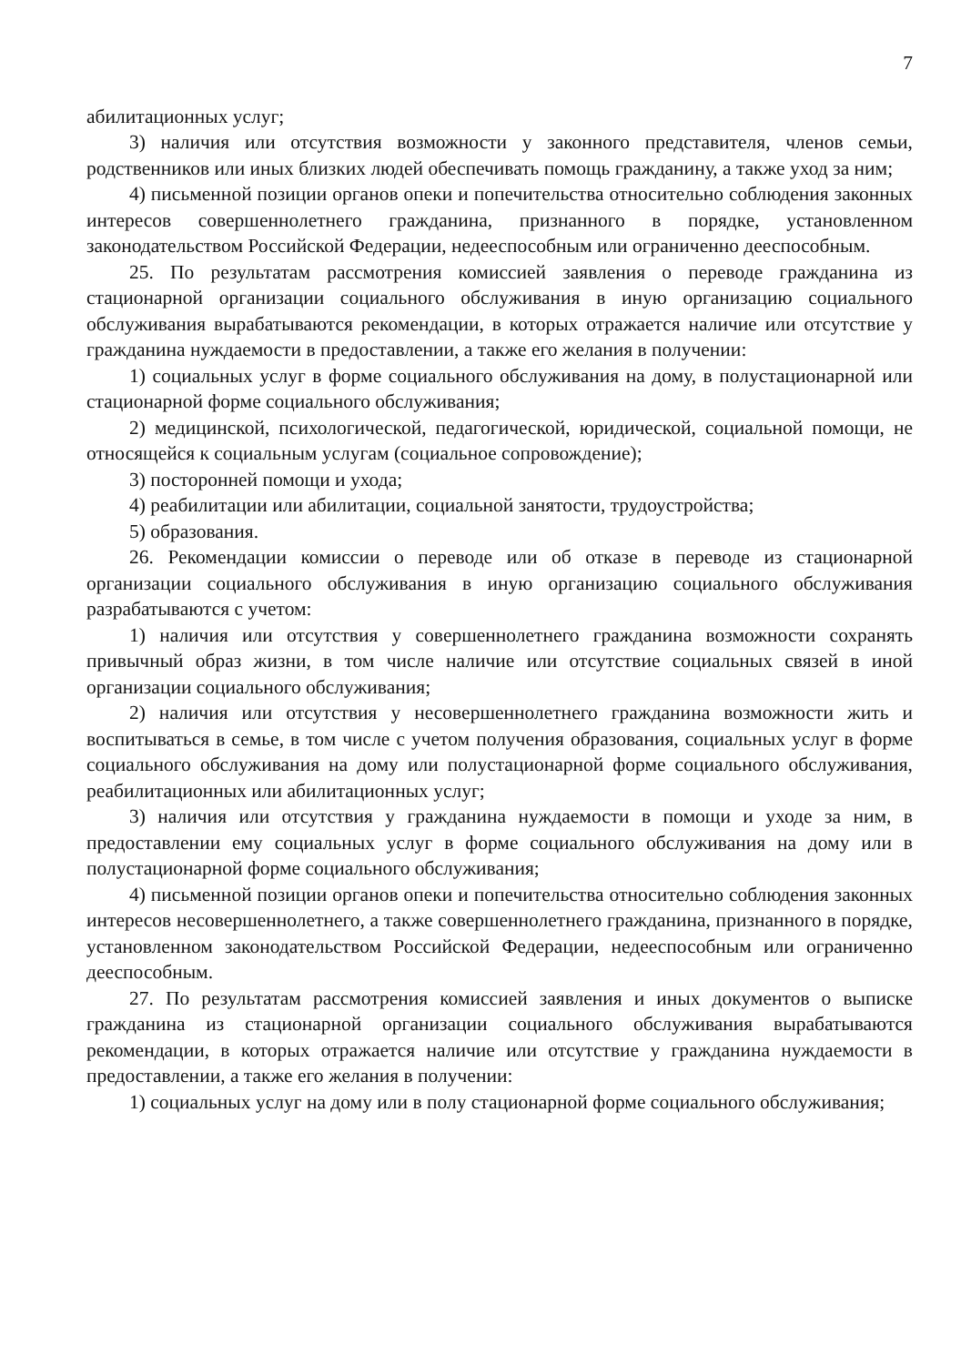7
абилитационных услуг;
3) наличия или отсутствия возможности у законного представителя, членов семьи, родственников или иных близких людей обеспечивать помощь гражданину, а также уход за ним;
4) письменной позиции органов опеки и попечительства относительно соблюдения законных интересов совершеннолетнего гражданина, признанного в порядке, установленном законодательством Российской Федерации, недееспособным или ограниченно дееспособным.
25. По результатам рассмотрения комиссией заявления о переводе гражданина из стационарной организации социального обслуживания в иную организацию социального обслуживания вырабатываются рекомендации, в которых отражается наличие или отсутствие у гражданина нуждаемости в предоставлении, а также его желания в получении:
1) социальных услуг в форме социального обслуживания на дому, в полустационарной или стационарной форме социального обслуживания;
2) медицинской, психологической, педагогической, юридической, социальной помощи, не относящейся к социальным услугам (социальное сопровождение);
3) посторонней помощи и ухода;
4) реабилитации или абилитации, социальной занятости, трудоустройства;
5) образования.
26. Рекомендации комиссии о переводе или об отказе в переводе из стационарной организации социального обслуживания в иную организацию социального обслуживания разрабатываются с учетом:
1) наличия или отсутствия у совершеннолетнего гражданина возможности сохранять привычный образ жизни, в том числе наличие или отсутствие социальных связей в иной организации социального обслуживания;
2) наличия или отсутствия у несовершеннолетнего гражданина возможности жить и воспитываться в семье, в том числе с учетом получения образования, социальных услуг в форме социального обслуживания на дому или полустационарной форме социального обслуживания, реабилитационных или абилитационных услуг;
3) наличия или отсутствия у гражданина нуждаемости в помощи и уходе за ним, в предоставлении ему социальных услуг в форме социального обслуживания на дому или в полустационарной форме социального обслуживания;
4) письменной позиции органов опеки и попечительства относительно соблюдения законных интересов несовершеннолетнего, а также совершеннолетнего гражданина, признанного в порядке, установленном законодательством Российской Федерации, недееспособным или ограниченно дееспособным.
27. По результатам рассмотрения комиссией заявления и иных документов о выписке гражданина из стационарной организации социального обслуживания вырабатываются рекомендации, в которых отражается наличие или отсутствие у гражданина нуждаемости в предоставлении, а также его желания в получении:
1) социальных услуг на дому или в полу стационарной форме социального обслуживания;